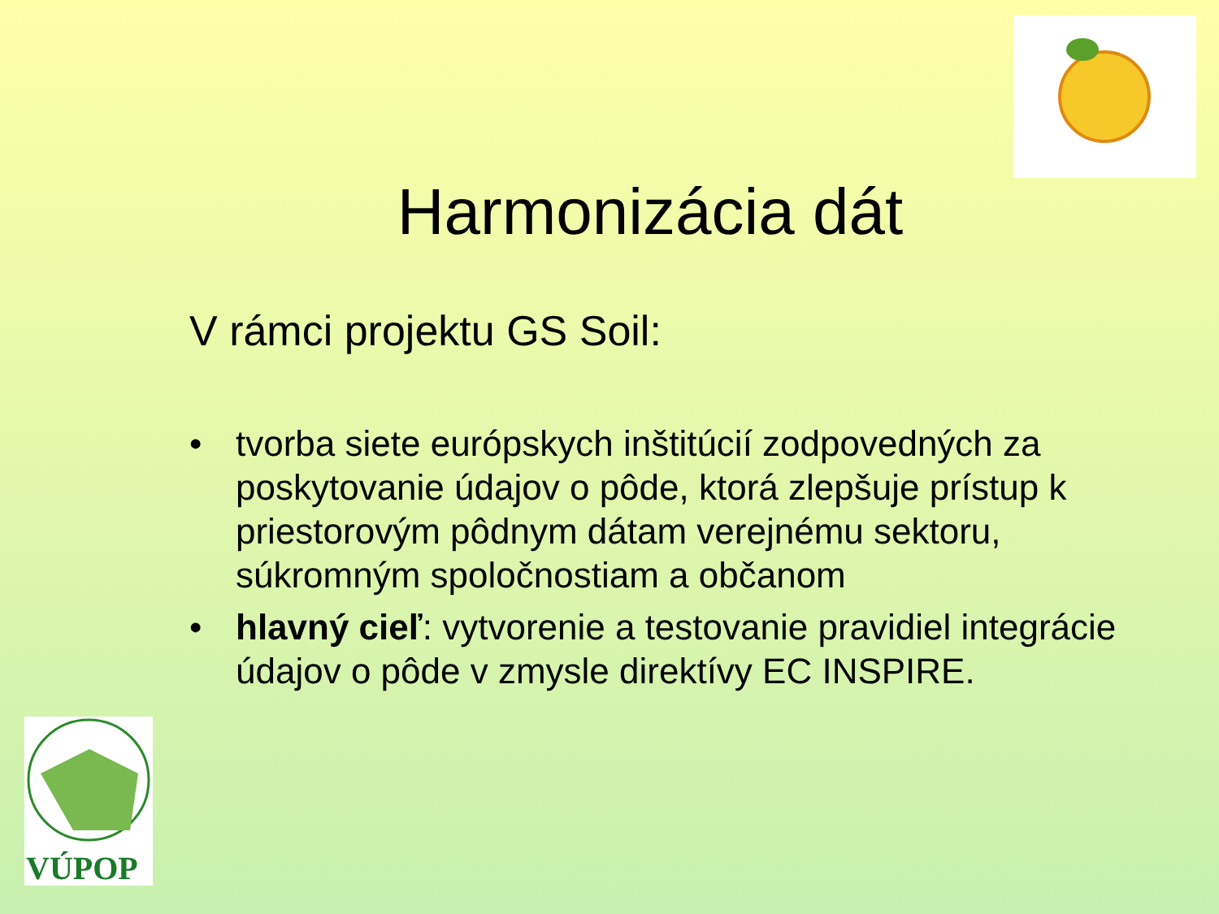VÚPOP
Harmonizácia dát
V rámci projektu GS Soil:
• tvorba siete európskych inštitúcií zodpovedných za poskytovanie údajov o pôde, ktorá zlepšuje prístup k priestorovým pôdnym dátam verejnému sektoru, súkromným spoločnostiam a občanom
• hlavný cieľ: vytvorenie a testovanie pravidiel integrácie údajov o pôde v zmysle direktívy EC INSPIRE.